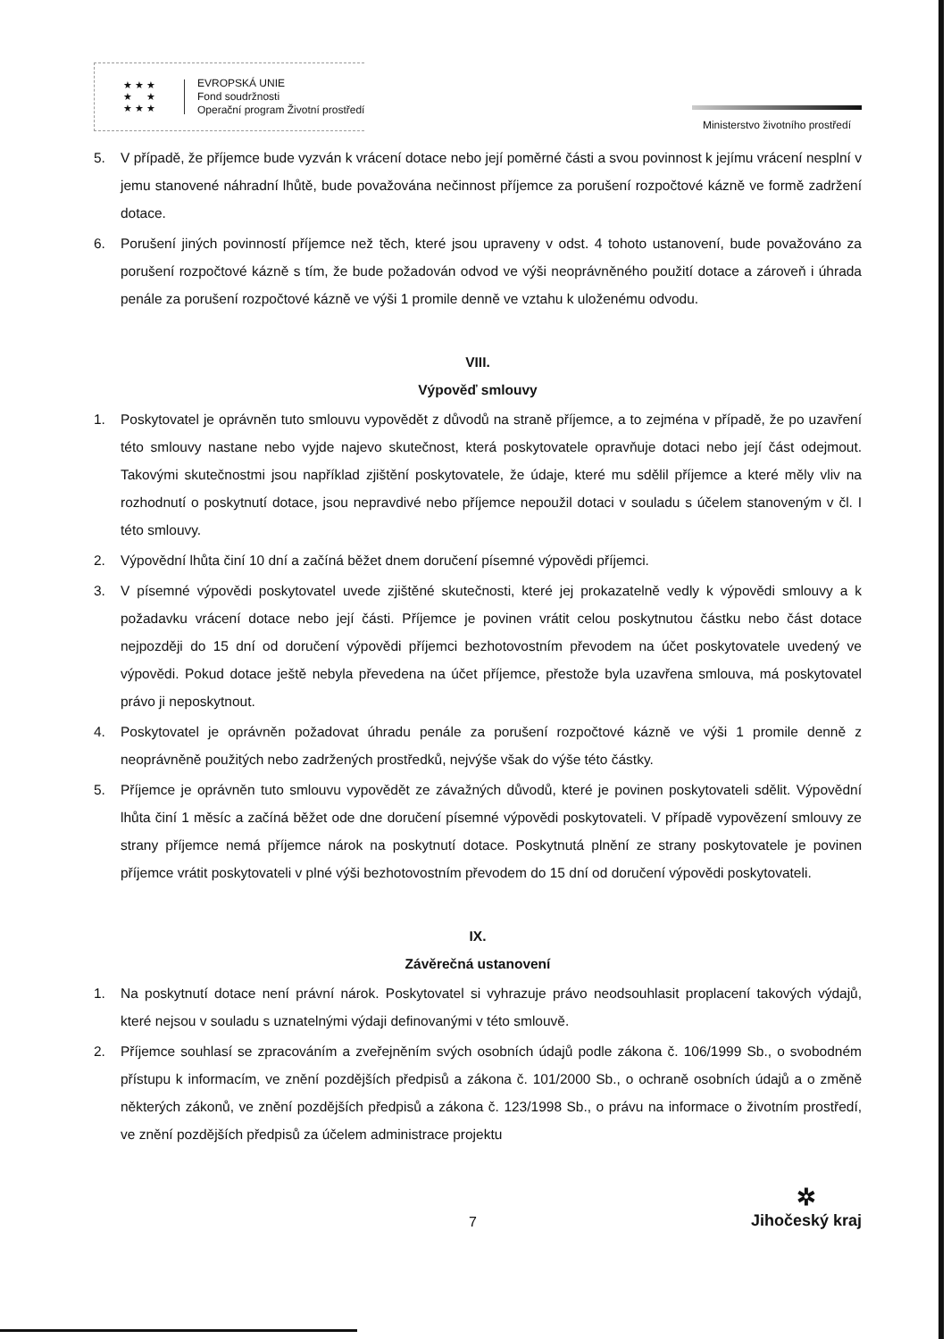★ ★ ★
★ ★
★ ★ ★
EVROPSKÁ UNIE
Fond soudržnosti
Operační program Životní prostředí
Ministerstvo životního prostředí
5. V případě, že příjemce bude vyzván k vrácení dotace nebo její poměrné části a svou povinnost k jejímu vrácení nesplní v jemu stanovené náhradní lhůtě, bude považována nečinnost příjemce za porušení rozpočtové kázně ve formě zadržení dotace.
6. Porušení jiných povinností příjemce než těch, které jsou upraveny v odst. 4 tohoto ustanovení, bude považováno za porušení rozpočtové kázně s tím, že bude požadován odvod ve výši neoprávněného použití dotace a zároveň i úhrada penále za porušení rozpočtové kázně ve výši 1 promile denně ve vztahu k uloženému odvodu.
VIII.
Výpověď smlouvy
1. Poskytovatel je oprávněn tuto smlouvu vypovědět z důvodů na straně příjemce, a to zejména v případě, že po uzavření této smlouvy nastane nebo vyjde najevo skutečnost, která poskytovatele opravňuje dotaci nebo její část odejmout. Takovými skutečnostmi jsou například zjištění poskytovatele, že údaje, které mu sdělil příjemce a které měly vliv na rozhodnutí o poskytnutí dotace, jsou nepravdivé nebo příjemce nepoužil dotaci v souladu s účelem stanoveným v čl. I této smlouvy.
2. Výpovědní lhůta činí 10 dní a začíná běžet dnem doručení písemné výpovědi příjemci.
3. V písemné výpovědi poskytovatel uvede zjištěné skutečnosti, které jej prokazatelně vedly k výpovědi smlouvy a k požadavku vrácení dotace nebo její části. Příjemce je povinen vrátit celou poskytnutou částku nebo část dotace nejpozději do 15 dní od doručení výpovědi příjemci bezhotovostním převodem na účet poskytovatele uvedený ve výpovědi. Pokud dotace ještě nebyla převedena na účet příjemce, přestože byla uzavřena smlouva, má poskytovatel právo ji neposkytnout.
4. Poskytovatel je oprávněn požadovat úhradu penále za porušení rozpočtové kázně ve výši 1 promile denně z neoprávněně použitých nebo zadržených prostředků, nejvýše však do výše této částky.
5. Příjemce je oprávněn tuto smlouvu vypovědět ze závažných důvodů, které je povinen poskytovateli sdělit. Výpovědní lhůta činí 1 měsíc a začíná běžet ode dne doručení písemné výpovědi poskytovateli. V případě vypovězení smlouvy ze strany příjemce nemá příjemce nárok na poskytnutí dotace. Poskytnutá plnění ze strany poskytovatele je povinen příjemce vrátit poskytovateli v plné výši bezhotovostním převodem do 15 dní od doručení výpovědi poskytovateli.
IX.
Závěrečná ustanovení
1. Na poskytnutí dotace není právní nárok. Poskytovatel si vyhrazuje právo neodsouhlasit proplacení takových výdajů, které nejsou v souladu s uznatelnými výdaji definovanými v této smlouvě.
2. Příjemce souhlasí se zpracováním a zveřejněním svých osobních údajů podle zákona č. 106/1999 Sb., o svobodném přístupu k informacím, ve znění pozdějších předpisů a zákona č. 101/2000 Sb., o ochraně osobních údajů a o změně některých zákonů, ve znění pozdějších předpisů a zákona č. 123/1998 Sb., o právu na informace o životním prostředí, ve znění pozdějších předpisů za účelem administrace projektu
7
✲
Jihočeský kraj